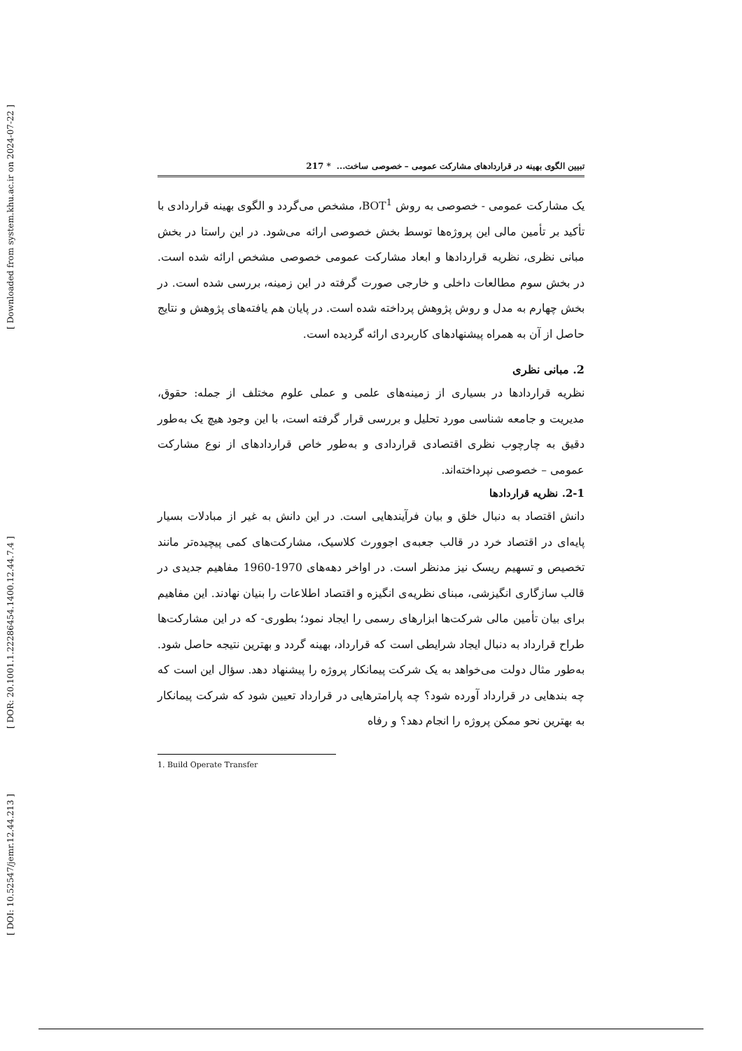[ Downloaded from system.khu.ac.ir on 2024-07-22 ]
[ DOR: 20.1001.1.22286454.1400.12.44.7.4 ]
[ DOI: 10.52547/jemr.12.44.213 ]
تبیین الگوی بهینه در قراردادهای مشارکت عمومی – خصوصی ساخت... * 217
یک مشارکت عمومی - خصوصی به روش BOT<sup>1</sup>، مشخص می‌گردد و الگوی بهینه قراردادی با تأکید بر تأمین مالی این پروژه‌ها توسط بخش خصوصی ارائه می‌شود. در این راستا در بخش مبانی نظری، نظریه قراردادها و ابعاد مشارکت عمومی خصوصی مشخص ارائه شده است. در بخش سوم مطالعات داخلی و خارجی صورت گرفته در این زمینه، بررسی شده است. در بخش چهارم به مدل و روش پژوهش پرداخته شده است. در پایان هم یافته‌های پژوهش و نتایج حاصل از آن به همراه پیشنهادهای کاربردی ارائه گردیده است.
2. مبانی نظری
نظریه قراردادها در بسیاری از زمینه‌های علمی و عملی علوم مختلف از جمله: حقوق، مدیریت و جامعه شناسی مورد تحلیل و بررسی قرار گرفته است، با این وجود هیچ یک به‌طور دقیق به چارچوب نظری اقتصادی قراردادی و به‌طور خاص قراردادهای از نوع مشارکت عمومی – خصوصی نپرداخته‌اند.
2-1. نظریه قراردادها
دانش اقتصاد به دنبال خلق و بیان فرآیندهایی است. در این دانش به غیر از مبادلات بسیار پایه‌ای در اقتصاد خرد در قالب جعبه‌ی اجوورث کلاسیک، مشارکت‌های کمی پیچیده‌تر مانند تخصیص و تسهیم ریسک نیز مدنظر است. در اواخر دهه‌های 1970-1960 مفاهیم جدیدی در قالب سازگاری انگیزشی، مبنای نظریه‌ی انگیزه و اقتصاد اطلاعات را بنیان نهادند. این مفاهیم برای بیان تأمین مالی شرکت‌ها ابزارهای رسمی را ایجاد نمود؛ بطوری- که در این مشارکت‌ها طراح قرارداد به دنبال ایجاد شرایطی است که قرارداد، بهینه گردد و بهترین نتیجه حاصل شود. به‌طور مثال دولت می‌خواهد به یک شرکت پیمانکار پروژه را پیشنهاد دهد. سؤال این است که چه بندهایی در قرارداد آورده شود؟ چه پارامترهایی در قرارداد تعیین شود که شرکت پیمانکار به بهترین نحو ممکن پروژه را انجام دهد؟ و رفاه
1. Build Operate Transfer